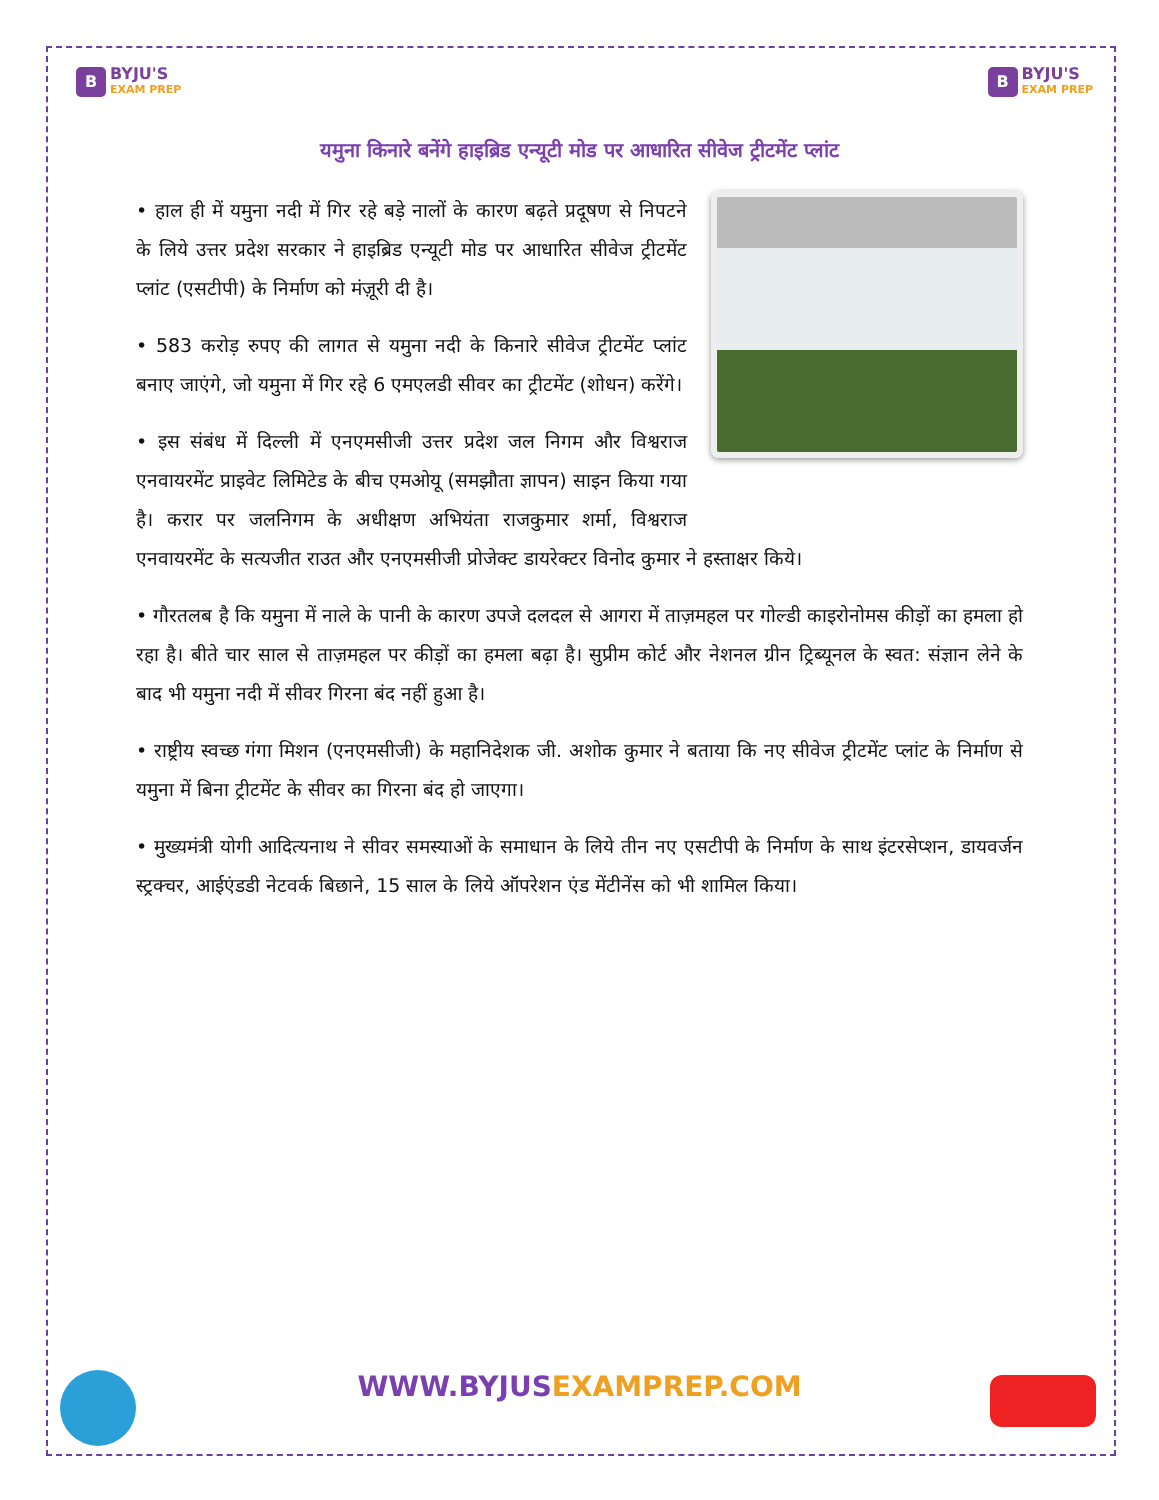B
BYJU'S
EXAM PREP
B
BYJU'S
EXAM PREP
यमुना किनारे बनेंगे हाइब्रिड एन्यूटी मोड पर आधारित सीवेज ट्रीटमेंट प्लांट
• हाल ही में यमुना नदी में गिर रहे बड़े नालों के कारण बढ़ते प्रदूषण से निपटने के लिये उत्तर प्रदेश सरकार ने हाइब्रिड एन्यूटी मोड पर आधारित सीवेज ट्रीटमेंट प्लांट (एसटीपी) के निर्माण को मंज़ूरी दी है।
• 583 करोड़ रुपए की लागत से यमुना नदी के किनारे सीवेज ट्रीटमेंट प्लांट बनाए जाएंगे, जो यमुना में गिर रहे 6 एमएलडी सीवर का ट्रीटमेंट (शोधन) करेंगे।
• इस संबंध में दिल्ली में एनएमसीजी उत्तर प्रदेश जल निगम और विश्वराज एनवायरमेंट प्राइवेट लिमिटेड के बीच एमओयू (समझौता ज्ञापन) साइन किया गया है। करार पर जलनिगम के अधीक्षण अभियंता राजकुमार शर्मा, विश्वराज एनवायरमेंट के सत्यजीत राउत और एनएमसीजी प्रोजेक्ट डायरेक्टर विनोद कुमार ने हस्ताक्षर किये।
• गौरतलब है कि यमुना में नाले के पानी के कारण उपजे दलदल से आगरा में ताज़महल पर गोल्डी काइरोनोमस कीड़ों का हमला हो रहा है। बीते चार साल से ताज़महल पर कीड़ों का हमला बढ़ा है। सुप्रीम कोर्ट और नेशनल ग्रीन ट्रिब्यूनल के स्वत: संज्ञान लेने के बाद भी यमुना नदी में सीवर गिरना बंद नहीं हुआ है।
• राष्ट्रीय स्वच्छ गंगा मिशन (एनएमसीजी) के महानिदेशक जी. अशोक कुमार ने बताया कि नए सीवेज ट्रीटमेंट प्लांट के निर्माण से यमुना में बिना ट्रीटमेंट के सीवर का गिरना बंद हो जाएगा।
• मुख्यमंत्री योगी आदित्यनाथ ने सीवर समस्याओं के समाधान के लिये तीन नए एसटीपी के निर्माण के साथ इंटरसेप्शन, डायवर्जन स्ट्रक्चर, आईएंडडी नेटवर्क बिछाने, 15 साल के लिये ऑपरेशन एंड मेंटीनेंस को भी शामिल किया।
WWW.BYJUSEXAMPREP.COM